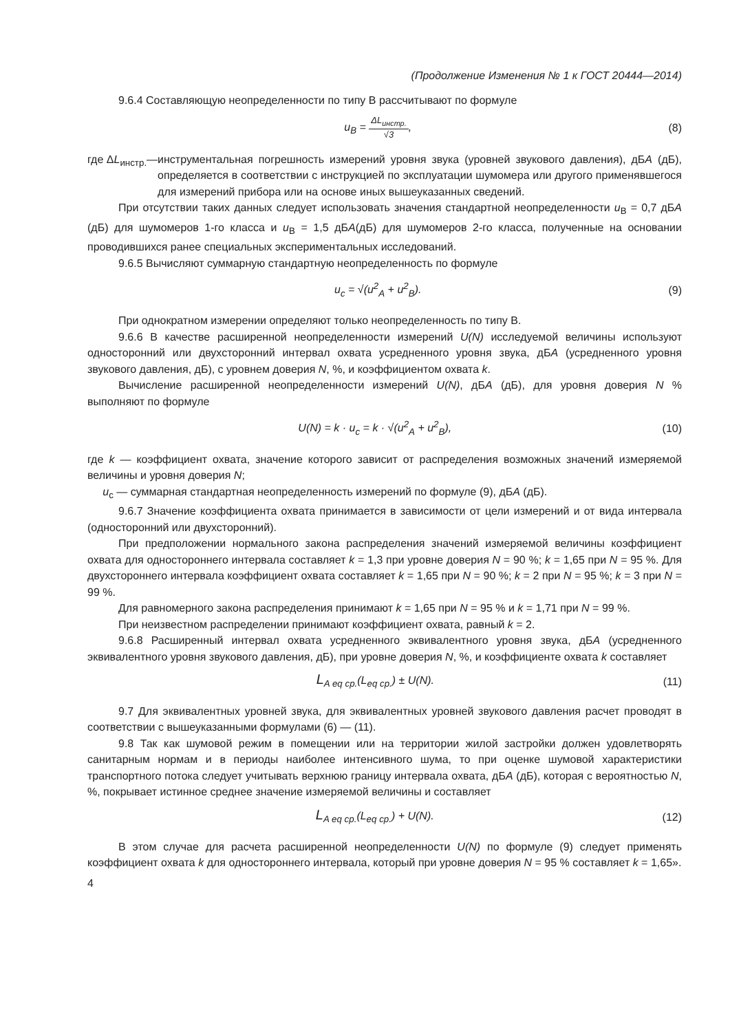(Продолжение Изменения № 1 к ГОСТ 20444—2014)
9.6.4 Составляющую неопределенности по типу В рассчитывают по формуле
u<sub>B</sub> = ΔL<sub>инстр.</sub> √3, (8)
где ΔL<sub>инстр.</sub>— инструментальная погрешность измерений уровня звука (уровней звукового давления), дБА (дБ), определяется в соответствии с инструкцией по эксплуатации шумомера или другого применявшегося для измерений прибора или на основе иных вышеуказанных сведений.
При отсутствии таких данных следует использовать значения стандартной неопределенности u<sub>B</sub> = 0,7 дБА (дБ) для шумомеров 1-го класса и u<sub>B</sub> = 1,5 дБА(дБ) для шумомеров 2-го класса, полученные на основании проводившихся ранее специальных экспериментальных исследований.
9.6.5 Вычисляют суммарную стандартную неопределенность по формуле
u<sub>c</sub> = √(u<sup>2</sup><sub>A</sub> + u<sup>2</sup><sub>B</sub>). (9)
При однократном измерении определяют только неопределенность по типу В.
9.6.6 В качестве расширенной неопределенности измерений U(N) исследуемой величины используют односторонний или двухсторонний интервал охвата усредненного уровня звука, дБА (усредненного уровня звукового давления, дБ), с уровнем доверия N, %, и коэффициентом охвата k.
Вычисление расширенной неопределенности измерений U(N), дБА (дБ), для уровня доверия N % выполняют по формуле
U(N) = k · u<sub>c</sub> = k · √(u<sup>2</sup><sub>A</sub> + u<sup>2</sup><sub>B</sub>),
(10)
где k — коэффициент охвата, значение которого зависит от распределения возможных значений измеряемой величины и уровня доверия N;
u<sub>c</sub> — суммарная стандартная неопределенность измерений по формуле (9), дБА (дБ).
9.6.7 Значение коэффициента охвата принимается в зависимости от цели измерений и от вида интервала (односторонний или двухсторонний).
При предположении нормального закона распределения значений измеряемой величины коэффициент охвата для одностороннего интервала составляет k = 1,3 при уровне доверия N = 90 %; k = 1,65 при N = 95 %. Для двухстороннего интервала коэффициент охвата составляет k = 1,65 при N = 90 %; k = 2 при N = 95 %; k = 3 при N = 99 %.
Для равномерного закона распределения принимают k = 1,65 при N = 95 % и k = 1,71 при N = 99 %.
При неизвестном распределении принимают коэффициент охвата, равный k = 2.
9.6.8 Расширенный интервал охвата усредненного эквивалентного уровня звука, дБА (усредненного эквивалентного уровня звукового давления, дБ), при уровне доверия N, %, и коэффициенте охвата k составляет
L<sub>A eq ср.</sub>(L<sub>eq ср.</sub>) ± U(N). (11)
9.7 Для эквивалентных уровней звука, для эквивалентных уровней звукового давления расчет проводят в соответствии с вышеуказанными формулами (6) — (11).
9.8 Так как шумовой режим в помещении или на территории жилой застройки должен удовлетворять санитарным нормам и в периоды наиболее интенсивного шума, то при оценке шумовой характеристики транспортного потока следует учитывать верхнюю границу интервала охвата, дБА (дБ), которая с вероятностью N, %, покрывает истинное среднее значение измеряемой величины и составляет
L<sub>A eq ср.</sub>(L<sub>eq ср.</sub>) + U(N). (12)
В этом случае для расчета расширенной неопределенности U(N) по формуле (9) следует применять коэффициент охвата k для одностороннего интервала, который при уровне доверия N = 95 % составляет k = 1,65».
4